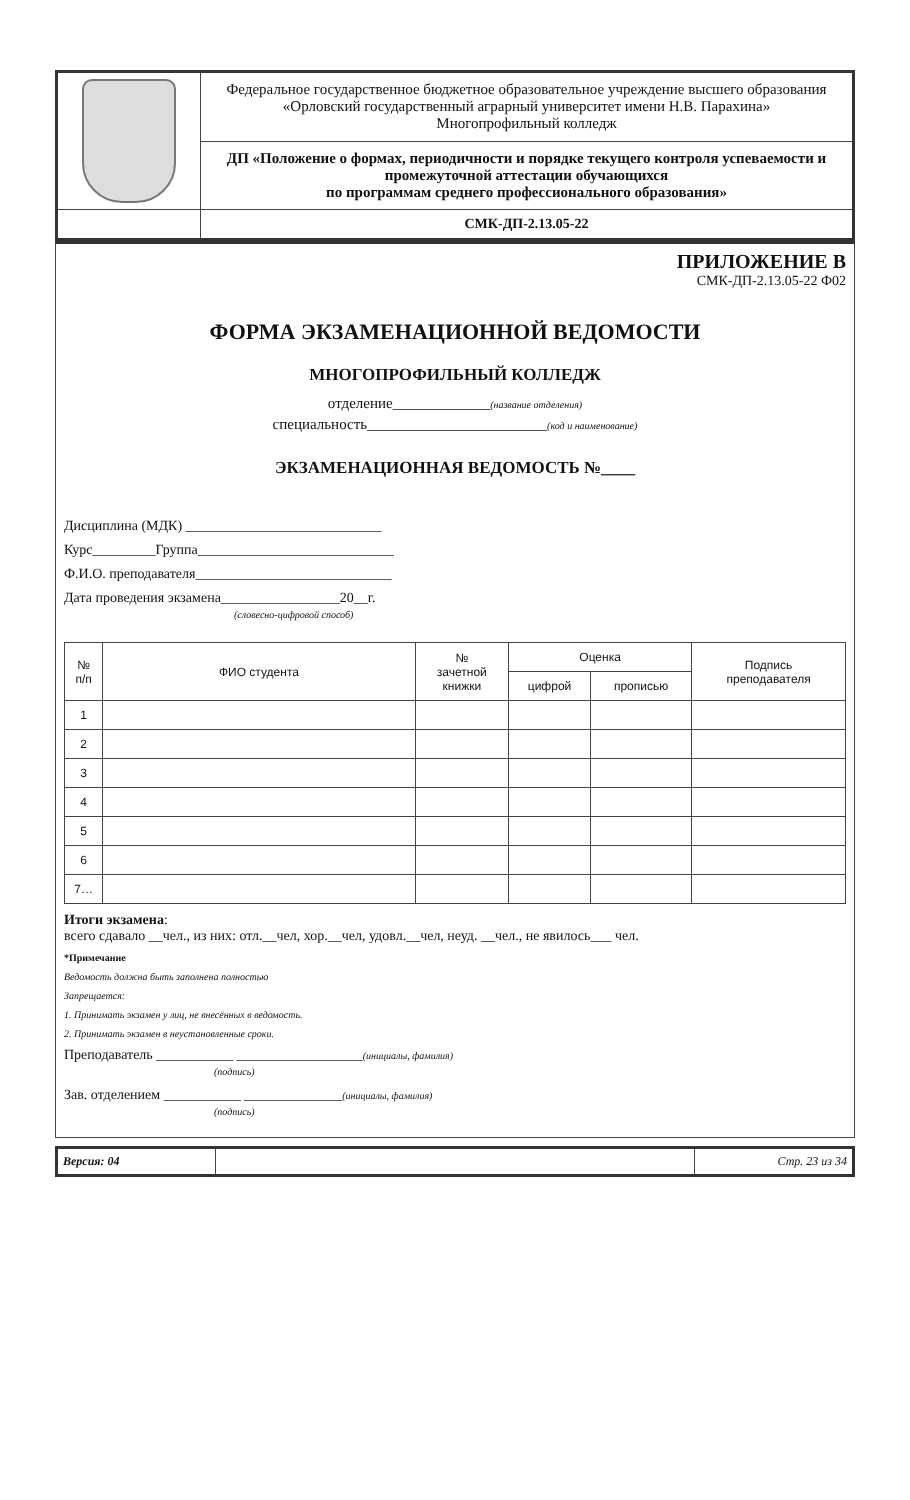| | Федеральное государственное бюджетное образовательное учреждение высшего образования «Орловский государственный аграрный университет имени Н.В. Парахина» Многопрофильный колледж |
| | ДП «Положение о формах, периодичности и порядке текущего контроля успеваемости и промежуточной аттестации обучающихся по программам среднего профессионального образования» |
| | СМК-ДП-2.13.05-22 |
ПРИЛОЖЕНИЕ В
СМК-ДП-2.13.05-22 Ф02
ФОРМА ЭКЗАМЕНАЦИОННОЙ ВЕДОМОСТИ
МНОГОПРОФИЛЬНЫЙ КОЛЛЕДЖ
отделение_____________(название отделения)
специальность________________________(код и наименование)
ЭКЗАМЕНАЦИОННАЯ ВЕДОМОСТЬ №____
Дисциплина (МДК) ____________________________
Курс_________Группа____________________________
Ф.И.О. преподавателя____________________________
Дата проведения экзамена_________________20__г.
(словесно-цифровой способ)
| № п/п | ФИО студента | № зачетной книжки | Оценка | | Подпись преподавателя |
| --- | --- | --- | --- | --- | --- |
| | | | цифрой | прописью | |
| 1 | | | | | |
| 2 | | | | | |
| 3 | | | | | |
| 4 | | | | | |
| 5 | | | | | |
| 6 | | | | | |
| 7… | | | | | |
Итоги экзамена:
всего сдавало __чел., из них: отл.__чел, хор.__чел, удовл.__чел, неуд. __чел., не явилось___ чел.
*Примечание
Ведомость должна быть заполнена полностью
Запрещается:
1. Принимать экзамен у лиц, не внесённых в ведомость.
2. Принимать экзамен в неустановленные сроки.
Преподаватель ___________ __________________(инициалы, фамилия)
(подпись)
Зав. отделением ___________ ______________(инициалы, фамилия)
(подпись)
| Версия: 04 | | Стр. 23 из 34 |